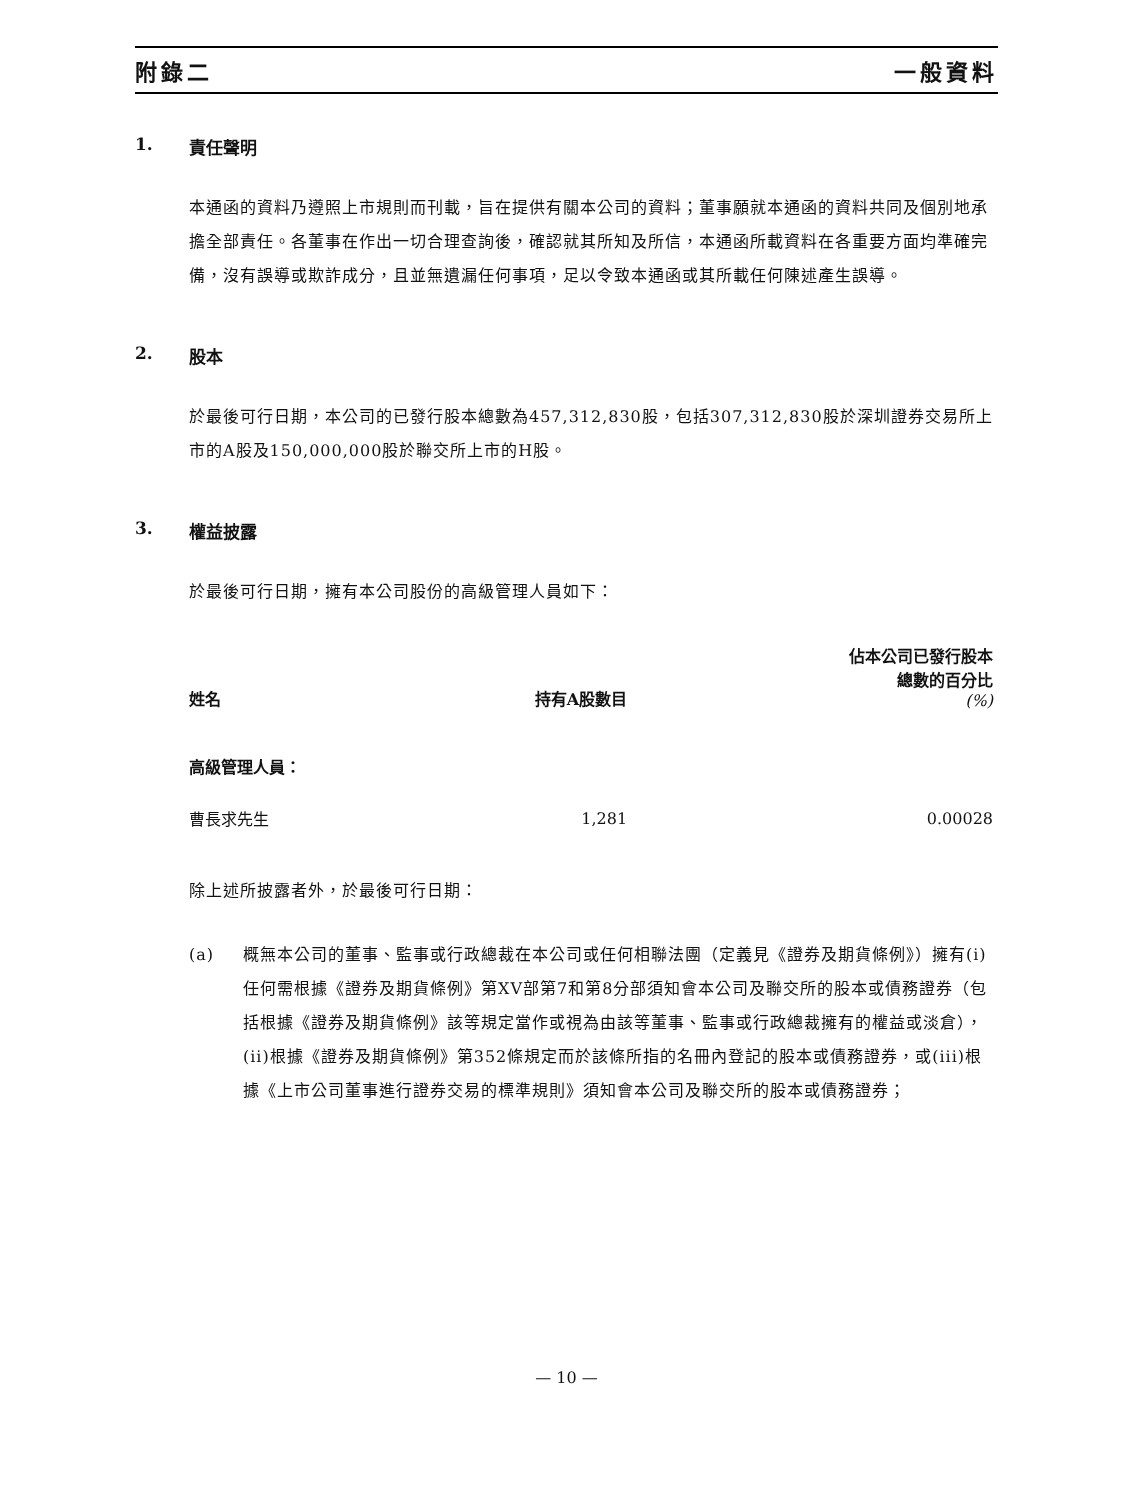附錄二 一般資料
1. 責任聲明
本通函的資料乃遵照上市規則而刊載，旨在提供有關本公司的資料；董事願就本通函的資料共同及個別地承擔全部責任。各董事在作出一切合理查詢後，確認就其所知及所信，本通函所載資料在各重要方面均準確完備，沒有誤導或欺詐成分，且並無遺漏任何事項，足以令致本通函或其所載任何陳述產生誤導。
2. 股本
於最後可行日期，本公司的已發行股本總數為457,312,830股，包括307,312,830股於深圳證券交易所上市的A股及150,000,000股於聯交所上市的H股。
3. 權益披露
於最後可行日期，擁有本公司股份的高級管理人員如下：
| 姓名 | 持有A股數目 | 佔本公司已發行股本 總數的百分比 (%) |
| --- | --- | --- |
| 高級管理人員： | | |
| 曹長求先生 | 1,281 | 0.00028 |
除上述所披露者外，於最後可行日期：
(a) 概無本公司的董事、監事或行政總裁在本公司或任何相聯法團（定義見《證券及期貨條例》）擁有(i)任何需根據《證券及期貨條例》第XV部第7和第8分部須知會本公司及聯交所的股本或債務證券（包括根據《證券及期貨條例》該等規定當作或視為由該等董事、監事或行政總裁擁有的權益或淡倉），(ii)根據《證券及期貨條例》第352條規定而於該條所指的名冊內登記的股本或債務證券，或(iii)根據《上市公司董事進行證券交易的標準規則》須知會本公司及聯交所的股本或債務證券；
— 10 —